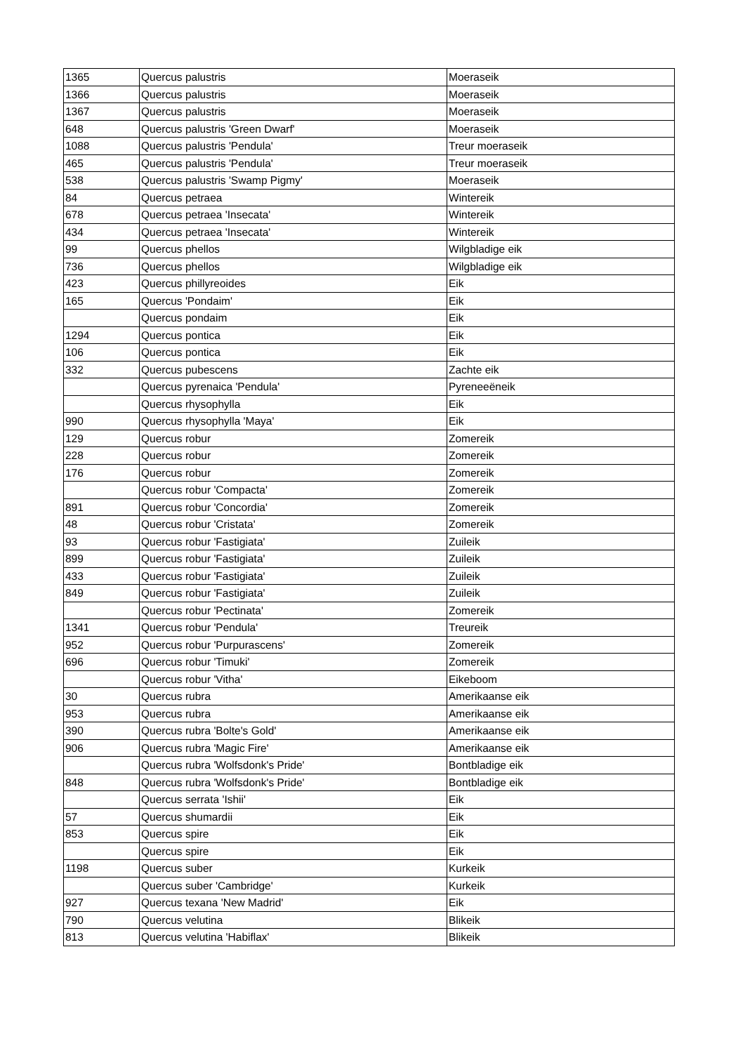| 1365 | Quercus palustris | Moeraseik |
| 1366 | Quercus palustris | Moeraseik |
| 1367 | Quercus palustris | Moeraseik |
| 648 | Quercus palustris 'Green Dwarf' | Moeraseik |
| 1088 | Quercus palustris 'Pendula' | Treur moeraseik |
| 465 | Quercus palustris 'Pendula' | Treur moeraseik |
| 538 | Quercus palustris 'Swamp Pigmy' | Moeraseik |
| 84 | Quercus petraea | Wintereik |
| 678 | Quercus petraea 'Insecata' | Wintereik |
| 434 | Quercus petraea 'Insecata' | Wintereik |
| 99 | Quercus phellos | Wilgbladige eik |
| 736 | Quercus phellos | Wilgbladige eik |
| 423 | Quercus phillyreoides | Eik |
| 165 | Quercus 'Pondaim' | Eik |
| | Quercus pondaim | Eik |
| 1294 | Quercus pontica | Eik |
| 106 | Quercus pontica | Eik |
| 332 | Quercus pubescens | Zachte eik |
| | Quercus pyrenaica 'Pendula' | Pyreneeëneik |
| | Quercus rhysophylla | Eik |
| 990 | Quercus rhysophylla 'Maya' | Eik |
| 129 | Quercus robur | Zomereik |
| 228 | Quercus robur | Zomereik |
| 176 | Quercus robur | Zomereik |
| | Quercus robur 'Compacta' | Zomereik |
| 891 | Quercus robur 'Concordia' | Zomereik |
| 48 | Quercus robur 'Cristata' | Zomereik |
| 93 | Quercus robur 'Fastigiata' | Zuileik |
| 899 | Quercus robur 'Fastigiata' | Zuileik |
| 433 | Quercus robur 'Fastigiata' | Zuileik |
| 849 | Quercus robur 'Fastigiata' | Zuileik |
| | Quercus robur 'Pectinata' | Zomereik |
| 1341 | Quercus robur 'Pendula' | Treureik |
| 952 | Quercus robur 'Purpurascens' | Zomereik |
| 696 | Quercus robur 'Timuki' | Zomereik |
| | Quercus robur 'Vitha' | Eikeboom |
| 30 | Quercus rubra | Amerikaanse eik |
| 953 | Quercus rubra | Amerikaanse eik |
| 390 | Quercus rubra 'Bolte's Gold' | Amerikaanse eik |
| 906 | Quercus rubra 'Magic Fire' | Amerikaanse eik |
| | Quercus rubra 'Wolfsdonk's Pride' | Bontbladige eik |
| 848 | Quercus rubra 'Wolfsdonk's Pride' | Bontbladige eik |
| | Quercus serrata 'Ishii' | Eik |
| 57 | Quercus shumardii | Eik |
| 853 | Quercus spire | Eik |
| | Quercus spire | Eik |
| 1198 | Quercus suber | Kurkeik |
| | Quercus suber 'Cambridge' | Kurkeik |
| 927 | Quercus texana 'New Madrid' | Eik |
| 790 | Quercus velutina | Blikeik |
| 813 | Quercus velutina 'Habiflax' | Blikeik |